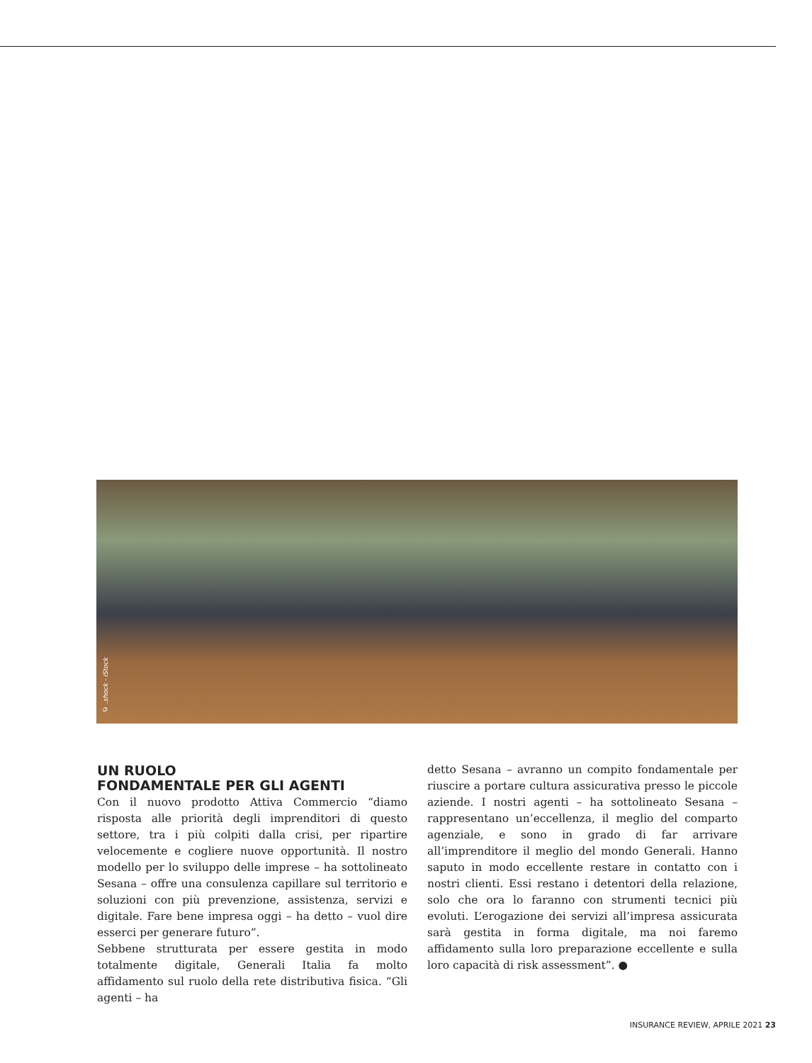© .shock - iStock
UN RUOLO
FONDAMENTALE PER GLI AGENTI
Con il nuovo prodotto Attiva Commercio “diamo risposta alle priorità degli imprenditori di questo settore, tra i più colpiti dalla crisi, per ripartire velocemente e cogliere nuove opportunità. Il nostro modello per lo sviluppo delle imprese – ha sottolineato Sesana – offre una consulenza capillare sul territorio e soluzioni con più prevenzione, assistenza, servizi e digitale. Fare bene impresa oggi – ha detto – vuol dire esserci per generare futuro”.
Sebbene strutturata per essere gestita in modo totalmente digitale, Generali Italia fa molto affidamento sul ruolo della rete distributiva fisica. “Gli agenti – ha
detto Sesana – avranno un compito fondamentale per riuscire a portare cultura assicurativa presso le piccole aziende. I nostri agenti – ha sottolineato Sesana – rappresentano un’eccellenza, il meglio del comparto agenziale, e sono in grado di far arrivare all’imprenditore il meglio del mondo Generali. Hanno saputo in modo eccellente restare in contatto con i nostri clienti. Essi restano i detentori della relazione, solo che ora lo faranno con strumenti tecnici più evoluti. L’erogazione dei servizi all’impresa assicurata sarà gestita in forma digitale, ma noi faremo affidamento sulla loro preparazione eccellente e sulla loro capacità di risk assessment”. ●
INSURANCE REVIEW, APRILE 2021 23